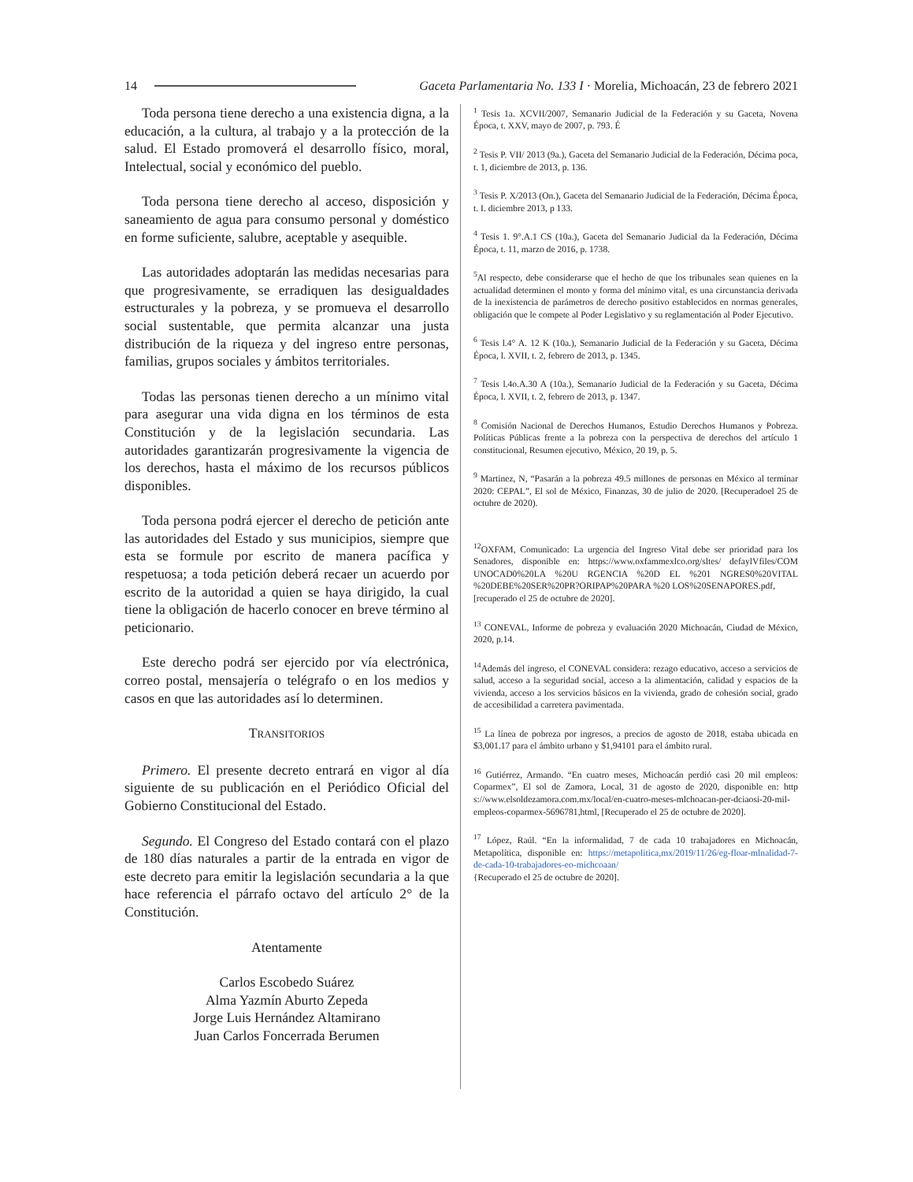14 Gaceta Parlamentaria No. 133 I · Morelia, Michoacán, 23 de febrero 2021
Toda persona tiene derecho a una existencia digna, a la educación, a la cultura, al trabajo y a la protección de la salud. El Estado promoverá el desarrollo físico, moral, Intelectual, social y económico del pueblo.
Toda persona tiene derecho al acceso, disposición y saneamiento de agua para consumo personal y doméstico en forme suficiente, salubre, aceptable y asequible.
Las autoridades adoptarán las medidas necesarias para que progresivamente, se erradiquen las desigualdades estructurales y la pobreza, y se promueva el desarrollo social sustentable, que permita alcanzar una justa distribución de la riqueza y del ingreso entre personas, familias, grupos sociales y ámbitos territoriales.
Todas las personas tienen derecho a un mínimo vital para asegurar una vida digna en los términos de esta Constitución y de la legislación secundaria. Las autoridades garantizarán progresivamente la vigencia de los derechos, hasta el máximo de los recursos públicos disponibles.
Toda persona podrá ejercer el derecho de petición ante las autoridades del Estado y sus municipios, siempre que esta se formule por escrito de manera pacífica y respetuosa; a toda petición deberá recaer un acuerdo por escrito de la autoridad a quien se haya dirigido, la cual tiene la obligación de hacerlo conocer en breve término al peticionario.
Este derecho podrá ser ejercido por vía electrónica, correo postal, mensajería o telégrafo o en los medios y casos en que las autoridades así lo determinen.
TRANSITORIOS
Primero. El presente decreto entrará en vigor al día siguiente de su publicación en el Periódico Oficial del Gobierno Constitucional del Estado.
Segundo. El Congreso del Estado contará con el plazo de 180 días naturales a partir de la entrada en vigor de este decreto para emitir la legislación secundaria a la que hace referencia el párrafo octavo del artículo 2° de la Constitución.
Atentamente
Carlos Escobedo Suárez
Alma Yazmín Aburto Zepeda
Jorge Luis Hernández Altamirano
Juan Carlos Foncerrada Berumen
<sup>1</sup> Tesis 1a. XCVII/2007, Semanario Judicial de la Federación y su Gaceta, Novena Época, t. XXV, mayo de 2007, p. 793. É
<sup>2</sup> Tesis P. VII/ 2013 (9a.), Gaceta del Semanario Judicial de la Federación, Décima poca, t. 1, diciembre de 2013, p. 136.
<sup>3</sup> Tesis P. X/2013 (On.), Gaceta del Semanario Judicial de la Federación, Décima Época, t. I. diciembre 2013, p 133.
<sup>4</sup> Tesis 1. 9°.A.1 CS (10a.), Gaceta del Semanario Judicial da la Federación, Décima Época, t. 11, marzo de 2016, p. 1738.
<sup>5</sup> Al respecto, debe considerarse que el hecho de que los tribunales sean quienes en la actualidad determinen el monto y forma del mínimo vital, es una circunstancia derivada de la inexistencia de parámetros de derecho positivo establecidos en normas generales, obligación que le compete al Poder Legislativo y su reglamentación al Poder Ejecutivo.
<sup>6</sup> Tesis l.4° A. 12 K (10a.), Semanario Judicial de la Federación y su Gaceta, Décima Época, l. XVII, t. 2, febrero de 2013, p. 1345.
<sup>7</sup> Tesis l.4o.A.30 A (10a.), Semanario Judicial de la Federación y su Gaceta, Décima Época, l. XVII, t. 2, febrero de 2013, p. 1347.
<sup>8</sup> Comisión Nacional de Derechos Humanos, Estudio Derechos Humanos y Pobreza. Políticas Públicas frente a la pobreza con la perspectiva de derechos del artículo 1 constitucional, Resumen ejecutivo, México, 20 19, p. 5.
<sup>9</sup> Martinez, N, “Pasarán a la pobreza 49.5 millones de personas en México al terminar 2020: CEPAL”, El sol de México, Finanzas, 30 de julio de 2020. [Recuperadoel 25 de octubre de 2020).
<sup>12</sup>OXFAM, Comunicado: La urgencia del Ingreso Vital debe ser prioridad para los Senadores, disponible en: https://www.oxfammexlco.org/sltes/ defaylVfiles/COM UNOCAD0%20LA %20U RGENCIA %20D EL %201 NGRES0%20VITAL %20DEBE%20SER%20PR?ORIPAP%20PARA %20 LOS%20SENAPORES.pdf,
[recuperado el 25 de octubre de 2020].
<sup>13</sup> CONEVAL, Informe de pobreza y evaluación 2020 Michoacán, Ciudad de México, 2020, p.14.
<sup>14</sup> Además del ingreso, el CONEVAL considera: rezago educativo, acceso a servicios de salud, acceso a la seguridad social, acceso a la alimentación, calidad y espacios de la vivienda, acceso a los servicios básicos en la vivienda, grado de cohesión social, grado de accesibilidad a carretera pavimentada.
<sup>15</sup> La línea de pobreza por ingresos, a precios de agosto de 2018, estaba ubicada en $3,001.17 para el ámbito urbano y $1,94101 para el ámbito rural.
<sup>16</sup> Gutiérrez, Armando. “En cuatro meses, Michoacán perdió casi 20 mil empleos: Coparmex”, El sol de Zamora, Local, 31 de agosto de 2020, disponible en: http s://www.elsoldezamora.com.mx/local/en-cuatro-meses-mlchoacan-per-dciaosi-20-mil-empleos-coparmex-5696781,html, [Recuperado el 25 de octubre de 2020].
<sup>17</sup> López, Raúl. “En la informalidad, 7 de cada 10 trabajadores en Michoacán, Metapolítica, disponible en: https://metapolitica,mx/2019/11/26/eg-floar-mlnalidad-7-de-cada-10-trabajadores-eo-michcoaan/
{Recuperado el 25 de octubre de 2020].